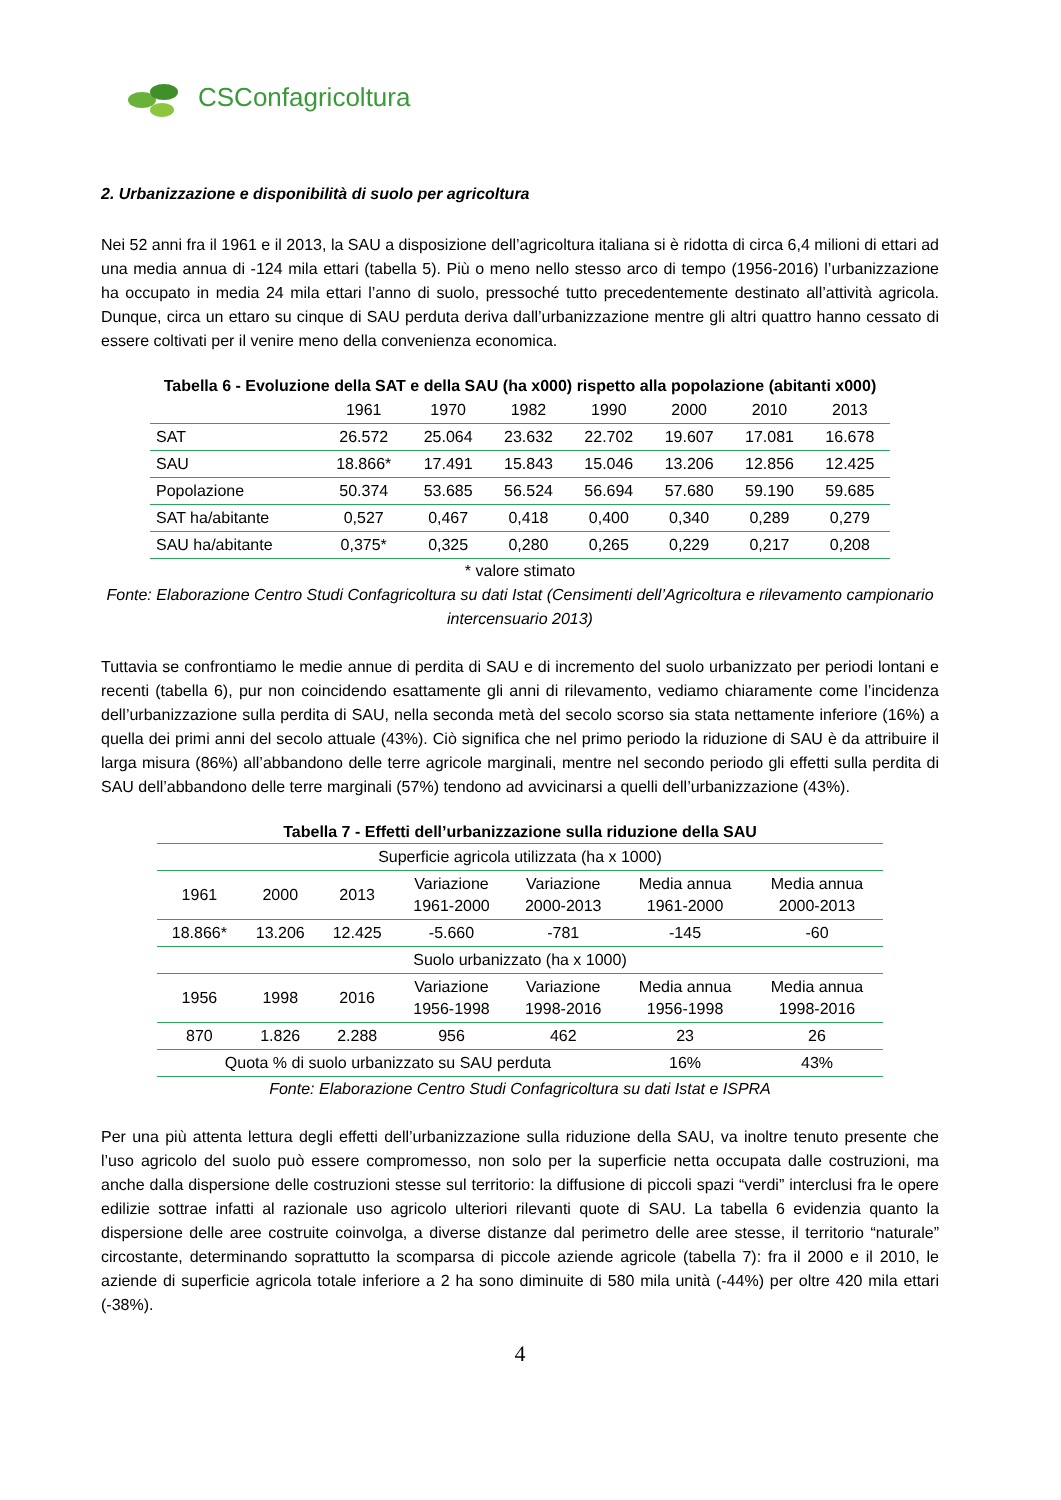CSConfagricoltura
2. Urbanizzazione e disponibilità di suolo per agricoltura
Nei 52 anni fra il 1961 e il 2013, la SAU a disposizione dell’agricoltura italiana si è ridotta di circa 6,4 milioni di ettari ad una media annua di -124 mila ettari (tabella 5). Più o meno nello stesso arco di tempo (1956-2016) l’urbanizzazione ha occupato in media 24 mila ettari l’anno di suolo, pressoché tutto precedentemente destinato all’attività agricola. Dunque, circa un ettaro su cinque di SAU perduta deriva dall’urbanizzazione mentre gli altri quattro hanno cessato di essere coltivati per il venire meno della convenienza economica.
Tabella 6 - Evoluzione della SAT e della SAU (ha x000) rispetto alla popolazione (abitanti x000)
| | 1961 | 1970 | 1982 | 1990 | 2000 | 2010 | 2013 |
| --- | --- | --- | --- | --- | --- | --- | --- |
| SAT | 26.572 | 25.064 | 23.632 | 22.702 | 19.607 | 17.081 | 16.678 |
| SAU | 18.866* | 17.491 | 15.843 | 15.046 | 13.206 | 12.856 | 12.425 |
| Popolazione | 50.374 | 53.685 | 56.524 | 56.694 | 57.680 | 59.190 | 59.685 |
| SAT ha/abitante | 0,527 | 0,467 | 0,418 | 0,400 | 0,340 | 0,289 | 0,279 |
| SAU ha/abitante | 0,375* | 0,325 | 0,280 | 0,265 | 0,229 | 0,217 | 0,208 |
* valore stimato
Fonte: Elaborazione Centro Studi Confagricoltura su dati Istat (Censimenti dell’Agricoltura e rilevamento campionario intercensuario 2013)
Tuttavia se confrontiamo le medie annue di perdita di SAU e di incremento del suolo urbanizzato per periodi lontani e recenti (tabella 6), pur non coincidendo esattamente gli anni di rilevamento, vediamo chiaramente come l’incidenza dell’urbanizzazione sulla perdita di SAU, nella seconda metà del secolo scorso sia stata nettamente inferiore (16%) a quella dei primi anni del secolo attuale (43%). Ciò significa che nel primo periodo la riduzione di SAU è da attribuire il larga misura (86%) all’abbandono delle terre agricole marginali, mentre nel secondo periodo gli effetti sulla perdita di SAU dell’abbandono delle terre marginali (57%) tendono ad avvicinarsi a quelli dell’urbanizzazione (43%).
Tabella 7 - Effetti dell’urbanizzazione sulla riduzione della SAU
| Superficie agricola utilizzata (ha x 1000) | | | | | | |
| 1961 | 2000 | 2013 | Variazione 1961-2000 | Variazione 2000-2013 | Media annua 1961-2000 | Media annua 2000-2013 |
| 18.866* | 13.206 | 12.425 | -5.660 | -781 | -145 | -60 |
| Suolo urbanizzato (ha x 1000) | | | | | | |
| 1956 | 1998 | 2016 | Variazione 1956-1998 | Variazione 1998-2016 | Media annua 1956-1998 | Media annua 1998-2016 |
| 870 | 1.826 | 2.288 | 956 | 462 | 23 | 26 |
| Quota % di suolo urbanizzato su SAU perduta | | | | | 16% | 43% |
Fonte: Elaborazione Centro Studi Confagricoltura su dati Istat e ISPRA
Per una più attenta lettura degli effetti dell’urbanizzazione sulla riduzione della SAU, va inoltre tenuto presente che l’uso agricolo del suolo può essere compromesso, non solo per la superficie netta occupata dalle costruzioni, ma anche dalla dispersione delle costruzioni stesse sul territorio: la diffusione di piccoli spazi “verdi” interclusi fra le opere edilizie sottrae infatti al razionale uso agricolo ulteriori rilevanti quote di SAU. La tabella 6 evidenzia quanto la dispersione delle aree costruite coinvolga, a diverse distanze dal perimetro delle aree stesse, il territorio “naturale” circostante, determinando soprattutto la scomparsa di piccole aziende agricole (tabella 7): fra il 2000 e il 2010, le aziende di superficie agricola totale inferiore a 2 ha sono diminuite di 580 mila unità (-44%) per oltre 420 mila ettari (-38%).
4